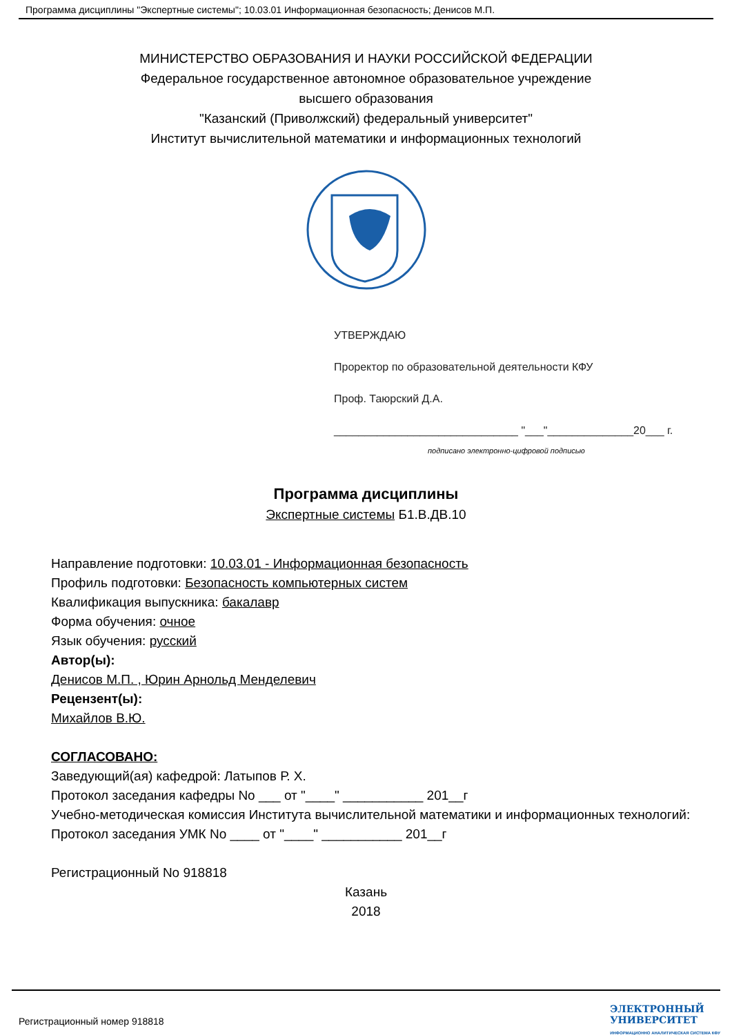Программа дисциплины "Экспертные системы"; 10.03.01 Информационная безопасность; Денисов М.П.
МИНИСТЕРСТВО ОБРАЗОВАНИЯ И НАУКИ РОССИЙСКОЙ ФЕДЕРАЦИИ
Федеральное государственное автономное образовательное учреждение
высшего образования
"Казанский (Приволжский) федеральный университет"
Институт вычислительной математики и информационных технологий
УТВЕРЖДАЮ
Проректор по образовательной деятельности КФУ
Проф. Таюрский Д.А.
______________________________ "___"______________20___ г.
подписано электронно-цифровой подписью
Программа дисциплины
Экспертные системы Б1.В.ДВ.10
Направление подготовки: 10.03.01 - Информационная безопасность
Профиль подготовки: Безопасность компьютерных систем
Квалификация выпускника: бакалавр
Форма обучения: очное
Язык обучения: русский
Автор(ы):
Денисов М.П. , Юрин Арнольд Менделевич
Рецензент(ы):
Михайлов В.Ю.
СОГЛАСОВАНО:
Заведующий(ая) кафедрой: Латыпов Р. Х.
Протокол заседания кафедры No ___ от "____" ___________ 201__г
Учебно-методическая комиссия Института вычислительной математики и информационных технологий:
Протокол заседания УМК No ____ от "____" ___________ 201__г
Регистрационный No 918818
Казань
2018
Регистрационный номер 918818 ЭЛЕКТРОННЫЙ
УНИВЕРСИТЕТ
ИНФОРМАЦИОННО АНАЛИТИЧЕСКАЯ СИСТЕМА КФУ